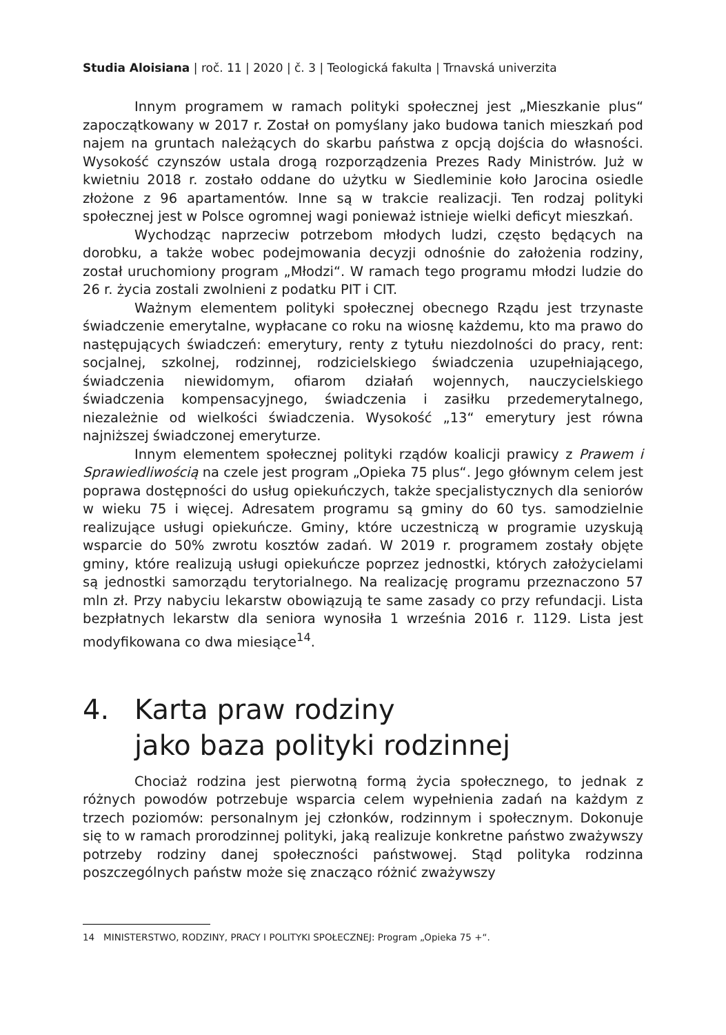Studia Aloisiana | roč. 11 | 2020 | č. 3 | Teologická fakulta | Trnavská univerzita
Innym programem w ramach polityki społecznej jest „Mieszkanie plus“ zapoczątkowany w 2017 r. Został on pomyślany jako budowa tanich mieszkań pod najem na gruntach należących do skarbu państwa z opcją dojścia do własności. Wysokość czynszów ustala drogą rozporządzenia Prezes Rady Ministrów. Już w kwietniu 2018 r. zostało oddane do użytku w Siedleminie koło Jarocina osiedle złożone z 96 apartamentów. Inne są w trakcie realizacji. Ten rodzaj polityki społecznej jest w Polsce ogromnej wagi ponieważ istnieje wielki deficyt mieszkań.
Wychodząc naprzeciw potrzebom młodych ludzi, często będących na dorobku, a także wobec podejmowania decyzji odnośnie do założenia rodziny, został uruchomiony program „Młodzi“. W ramach tego programu młodzi ludzie do 26 r. życia zostali zwolnieni z podatku PIT i CIT.
Ważnym elementem polityki społecznej obecnego Rządu jest trzynaste świadczenie emerytalne, wypłacane co roku na wiosnę każdemu, kto ma prawo do następujących świadczeń: emerytury, renty z tytułu niezdolności do pracy, rent: socjalnej, szkolnej, rodzinnej, rodzicielskiego świadczenia uzupełniającego, świadczenia niewidomym, ofiarom działań wojennych, nauczycielskiego świadczenia kompensacyjnego, świadczenia i zasiłku przedemerytalnego, niezależnie od wielkości świadczenia. Wysokość „13“ emerytury jest równa najniższej świadczonej emeryturze.
Innym elementem społecznej polityki rządów koalicji prawicy z Prawem i Sprawiedliwością na czele jest program „Opieka 75 plus“. Jego głównym celem jest poprawa dostępności do usług opiekuńczych, także specjalistycznych dla seniorów w wieku 75 i więcej. Adresatem programu są gminy do 60 tys. samodzielnie realizujące usługi opiekuńcze. Gminy, które uczestniczą w programie uzyskują wsparcie do 50% zwrotu kosztów zadań. W 2019 r. programem zostały objęte gminy, które realizują usługi opiekuńcze poprzez jednostki, których założycielami są jednostki samorządu terytorialnego. Na realizację programu przeznaczono 57 mln zł. Przy nabyciu lekarstw obowiązują te same zasady co przy refundacji. Lista bezpłatnych lekarstw dla seniora wynosiła 1 września 2016 r. 1129. Lista jest modyfikowana co dwa miesiące<sup>14</sup>.
4. Karta praw rodziny
jako baza polityki rodzinnej
Chociaż rodzina jest pierwotną formą życia społecznego, to jednak z różnych powodów potrzebuje wsparcia celem wypełnienia zadań na każdym z trzech poziomów: personalnym jej członków, rodzinnym i społecznym. Dokonuje się to w ramach prorodzinnej polityki, jaką realizuje konkretne państwo zważywszy potrzeby rodziny danej społeczności państwowej. Stąd polityka rodzinna poszczególnych państw może się znacząco różnić zważywszy
14 MINISTERSTWO, RODZINY, PRACY I POLITYKI SPOŁECZNEJ: Program „Opieka 75 +“.